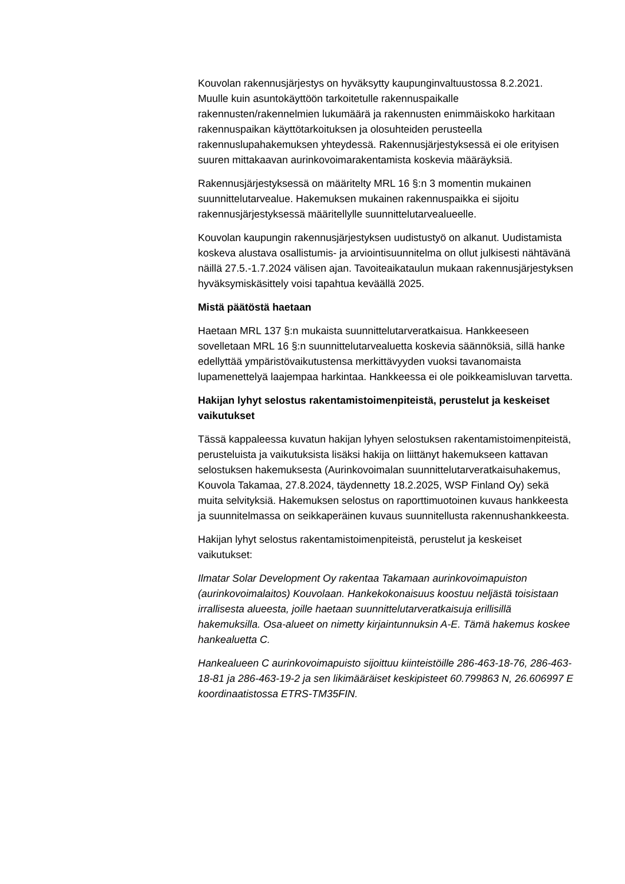Kouvolan rakennusjärjestys on hyväksytty kaupunginvaltuustossa 8.2.2021. Muulle kuin asuntokäyttöön tarkoitetulle rakennuspaikalle rakennusten/rakennelmien lukumäärä ja rakennusten enimmäiskoko harkitaan rakennuspaikan käyttötarkoituksen ja olosuhteiden perusteella rakennuslupahakemuksen yhteydessä. Rakennusjärjestyksessä ei ole erityisen suuren mittakaavan aurinkovoimarakentamista koskevia määräyksiä.
Rakennusjärjestyksessä on määritelty MRL 16 §:n 3 momentin mukainen suunnittelutarvealue. Hakemuksen mukainen rakennuspaikka ei sijoitu rakennusjärjestyksessä määritellylle suunnittelutarvealueelle.
Kouvolan kaupungin rakennusjärjestyksen uudistustyö on alkanut. Uudistamista koskeva alustava osallistumis- ja arviointisuunnitelma on ollut julkisesti nähtävänä näillä 27.5.-1.7.2024 välisen ajan. Tavoiteaikataulun mukaan rakennusjärjestyksen hyväksymiskäsittely voisi tapahtua keväällä 2025.
Mistä päätöstä haetaan
Haetaan MRL 137 §:n mukaista suunnittelutarveratkaisua. Hankkeeseen sovelletaan MRL 16 §:n suunnittelutarvealuetta koskevia säännöksiä, sillä hanke edellyttää ympäristövaikutustensa merkittävyyden vuoksi tavanomaista lupamenettelyä laajempaa harkintaa. Hankkeessa ei ole poikkeamisluvan tarvetta.
Hakijan lyhyt selostus rakentamistoimenpiteistä, perustelut ja keskeiset vaikutukset
Tässä kappaleessa kuvatun hakijan lyhyen selostuksen rakentamistoimenpiteistä, perusteluista ja vaikutuksista lisäksi hakija on liittänyt hakemukseen kattavan selostuksen hakemuksesta (Aurinkovoimalan suunnittelutarveratkaisuhakemus, Kouvola Takamaa, 27.8.2024, täydennetty 18.2.2025, WSP Finland Oy) sekä muita selvityksiä. Hakemuksen selostus on raporttimuotoinen kuvaus hankkeesta ja suunnitelmassa on seikkaperäinen kuvaus suunnitellusta rakennushankkeesta.
Hakijan lyhyt selostus rakentamistoimenpiteistä, perustelut ja keskeiset vaikutukset:
Ilmatar Solar Development Oy rakentaa Takamaan aurinkovoimapuiston (aurinkovoimalaitos) Kouvolaan. Hankekokonaisuus koostuu neljästä toisistaan irrallisesta alueesta, joille haetaan suunnittelutarveratkaisuja erillisillä hakemuksilla. Osa-alueet on nimetty kirjaintunnuksin A-E. Tämä hakemus koskee hankealuetta C.
Hankealueen C aurinkovoimapuisto sijoittuu kiinteistöille 286-463-18-76, 286-463-18-81 ja 286-463-19-2 ja sen likimääräiset keskipisteet 60.799863 N, 26.606997 E koordinaatistossa ETRS-TM35FIN.